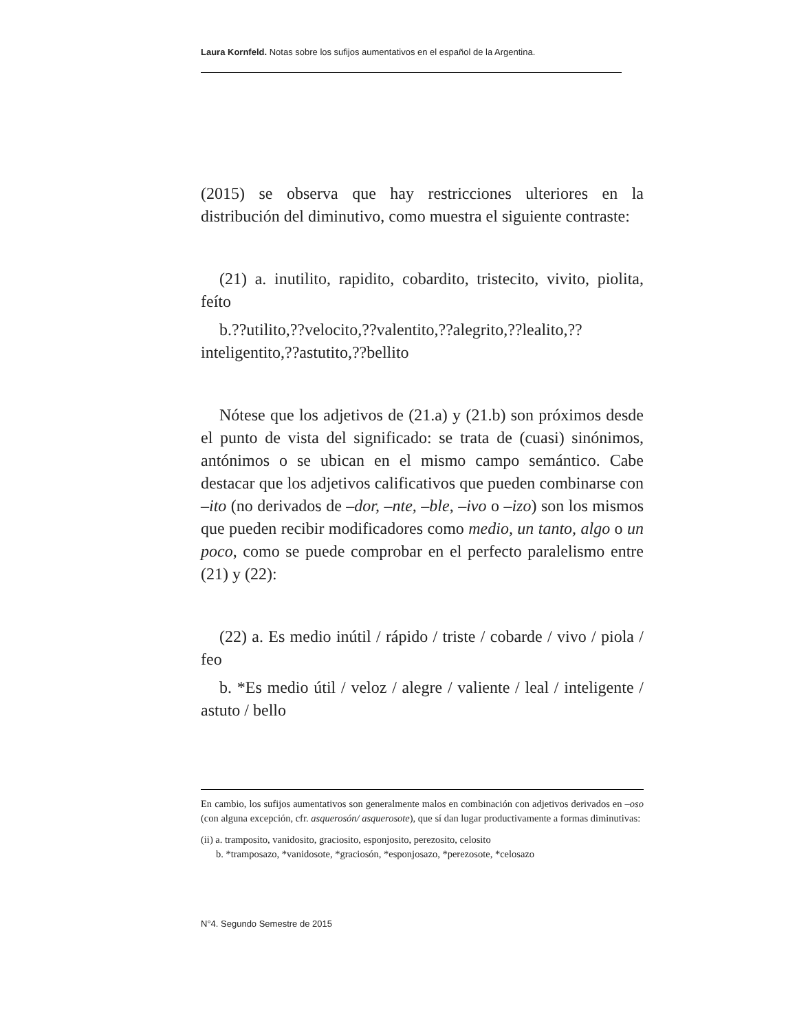Laura Kornfeld. Notas sobre los sufijos aumentativos en el español de la Argentina.
(2015) se observa que hay restricciones ulteriores en la distribución del diminutivo, como muestra el siguiente contraste:
(21) a. inutilito, rapidito, cobardito, tristecito, vivito, piolita, feíto
b.??utilito,??velocito,??valentito,??alegrito,??lealito,??inteligentito,??astutito,??bellito
Nótese que los adjetivos de (21.a) y (21.b) son próximos desde el punto de vista del significado: se trata de (cuasi) sinónimos, antónimos o se ubican en el mismo campo semántico. Cabe destacar que los adjetivos calificativos que pueden combinarse con –ito (no derivados de –dor, –nte, –ble, –ivo o –izo) son los mismos que pueden recibir modificadores como medio, un tanto, algo o un poco, como se puede comprobar en el perfecto paralelismo entre (21) y (22):
(22) a. Es medio inútil / rápido / triste / cobarde / vivo / piola / feo
b. *Es medio útil / veloz / alegre / valiente / leal / inteligente / astuto / bello
En cambio, los sufijos aumentativos son generalmente malos en combinación con adjetivos derivados en –oso (con alguna excepción, cfr. asquerosón/ asquerosote), que sí dan lugar productivamente a formas diminutivas:
(ii) a. tramposito, vanidosito, graciosito, esponjosito, perezosito, celosito
b. *tramposazo, *vanidosote, *graciosón, *esponjosazo, *perezosote, *celosazo
N°4. Segundo Semestre de 2015